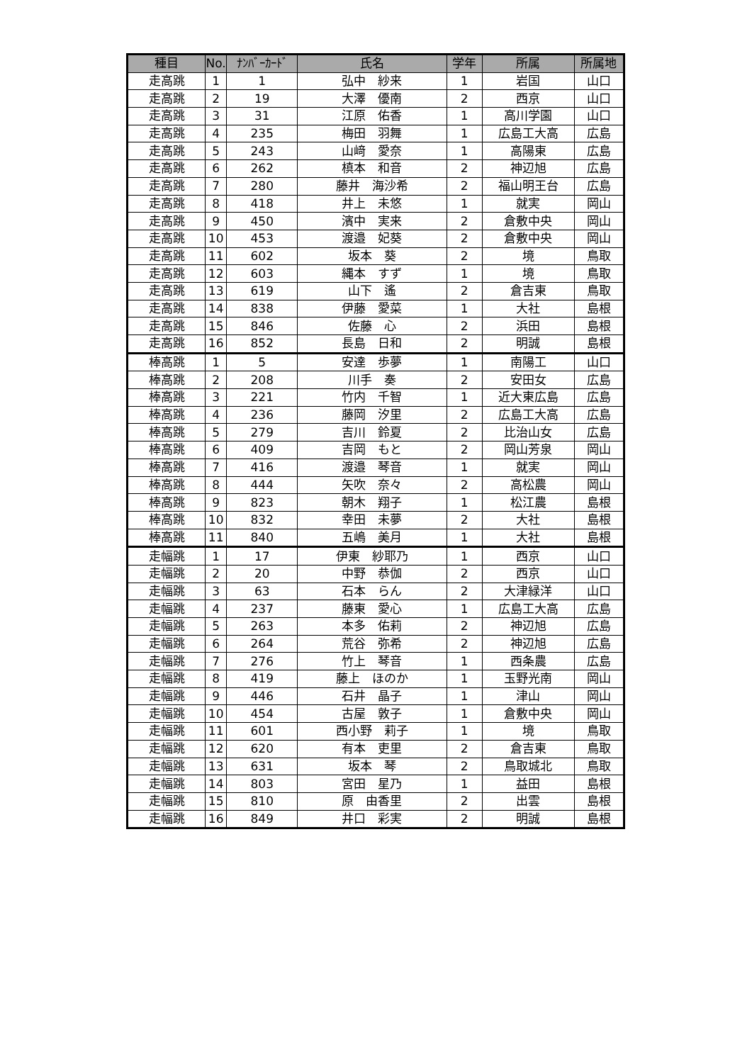| 種目 | No. | ﾅﾝﾊﾞｰｶｰﾄﾞ | 氏名 | 学年 | 所属 | 所属地 |
| --- | --- | --- | --- | --- | --- | --- |
| 走高跳 | 1 | 1 | 弘中 紗来 | 1 | 岩国 | 山口 |
| 走高跳 | 2 | 19 | 大澤 優南 | 2 | 西京 | 山口 |
| 走高跳 | 3 | 31 | 江原 佑香 | 1 | 高川学園 | 山口 |
| 走高跳 | 4 | 235 | 梅田 羽舞 | 1 | 広島工大高 | 広島 |
| 走高跳 | 5 | 243 | 山﨑 愛奈 | 1 | 高陽東 | 広島 |
| 走高跳 | 6 | 262 | 槙本 和音 | 2 | 神辺旭 | 広島 |
| 走高跳 | 7 | 280 | 藤井 海沙希 | 2 | 福山明王台 | 広島 |
| 走高跳 | 8 | 418 | 井上 未悠 | 1 | 就実 | 岡山 |
| 走高跳 | 9 | 450 | 濱中 実来 | 2 | 倉敷中央 | 岡山 |
| 走高跳 | 10 | 453 | 渡邉 妃葵 | 2 | 倉敷中央 | 岡山 |
| 走高跳 | 11 | 602 | 坂本 葵 | 2 | 境 | 鳥取 |
| 走高跳 | 12 | 603 | 縄本 すず | 1 | 境 | 鳥取 |
| 走高跳 | 13 | 619 | 山下 遙 | 2 | 倉吉東 | 鳥取 |
| 走高跳 | 14 | 838 | 伊藤 愛菜 | 1 | 大社 | 島根 |
| 走高跳 | 15 | 846 | 佐藤 心 | 2 | 浜田 | 島根 |
| 走高跳 | 16 | 852 | 長島 日和 | 2 | 明誠 | 島根 |
| 棒高跳 | 1 | 5 | 安達 歩夢 | 1 | 南陽工 | 山口 |
| 棒高跳 | 2 | 208 | 川手 奏 | 2 | 安田女 | 広島 |
| 棒高跳 | 3 | 221 | 竹内 千智 | 1 | 近大東広島 | 広島 |
| 棒高跳 | 4 | 236 | 藤岡 汐里 | 2 | 広島工大高 | 広島 |
| 棒高跳 | 5 | 279 | 吉川 鈴夏 | 2 | 比治山女 | 広島 |
| 棒高跳 | 6 | 409 | 吉岡 もと | 2 | 岡山芳泉 | 岡山 |
| 棒高跳 | 7 | 416 | 渡邉 琴音 | 1 | 就実 | 岡山 |
| 棒高跳 | 8 | 444 | 矢吹 奈々 | 2 | 高松農 | 岡山 |
| 棒高跳 | 9 | 823 | 朝木 翔子 | 1 | 松江農 | 島根 |
| 棒高跳 | 10 | 832 | 幸田 未夢 | 2 | 大社 | 島根 |
| 棒高跳 | 11 | 840 | 五嶋 美月 | 1 | 大社 | 島根 |
| 走幅跳 | 1 | 17 | 伊東 紗耶乃 | 1 | 西京 | 山口 |
| 走幅跳 | 2 | 20 | 中野 恭伽 | 2 | 西京 | 山口 |
| 走幅跳 | 3 | 63 | 石本 らん | 2 | 大津緑洋 | 山口 |
| 走幅跳 | 4 | 237 | 藤東 愛心 | 1 | 広島工大高 | 広島 |
| 走幅跳 | 5 | 263 | 本多 佑莉 | 2 | 神辺旭 | 広島 |
| 走幅跳 | 6 | 264 | 荒谷 弥希 | 2 | 神辺旭 | 広島 |
| 走幅跳 | 7 | 276 | 竹上 琴音 | 1 | 西条農 | 広島 |
| 走幅跳 | 8 | 419 | 藤上 ほのか | 1 | 玉野光南 | 岡山 |
| 走幅跳 | 9 | 446 | 石井 晶子 | 1 | 津山 | 岡山 |
| 走幅跳 | 10 | 454 | 古屋 敦子 | 1 | 倉敷中央 | 岡山 |
| 走幅跳 | 11 | 601 | 西小野 莉子 | 1 | 境 | 鳥取 |
| 走幅跳 | 12 | 620 | 有本 吏里 | 2 | 倉吉東 | 鳥取 |
| 走幅跳 | 13 | 631 | 坂本 琴 | 2 | 鳥取城北 | 鳥取 |
| 走幅跳 | 14 | 803 | 宮田 星乃 | 1 | 益田 | 島根 |
| 走幅跳 | 15 | 810 | 原 由香里 | 2 | 出雲 | 島根 |
| 走幅跳 | 16 | 849 | 井口 彩実 | 2 | 明誠 | 島根 |